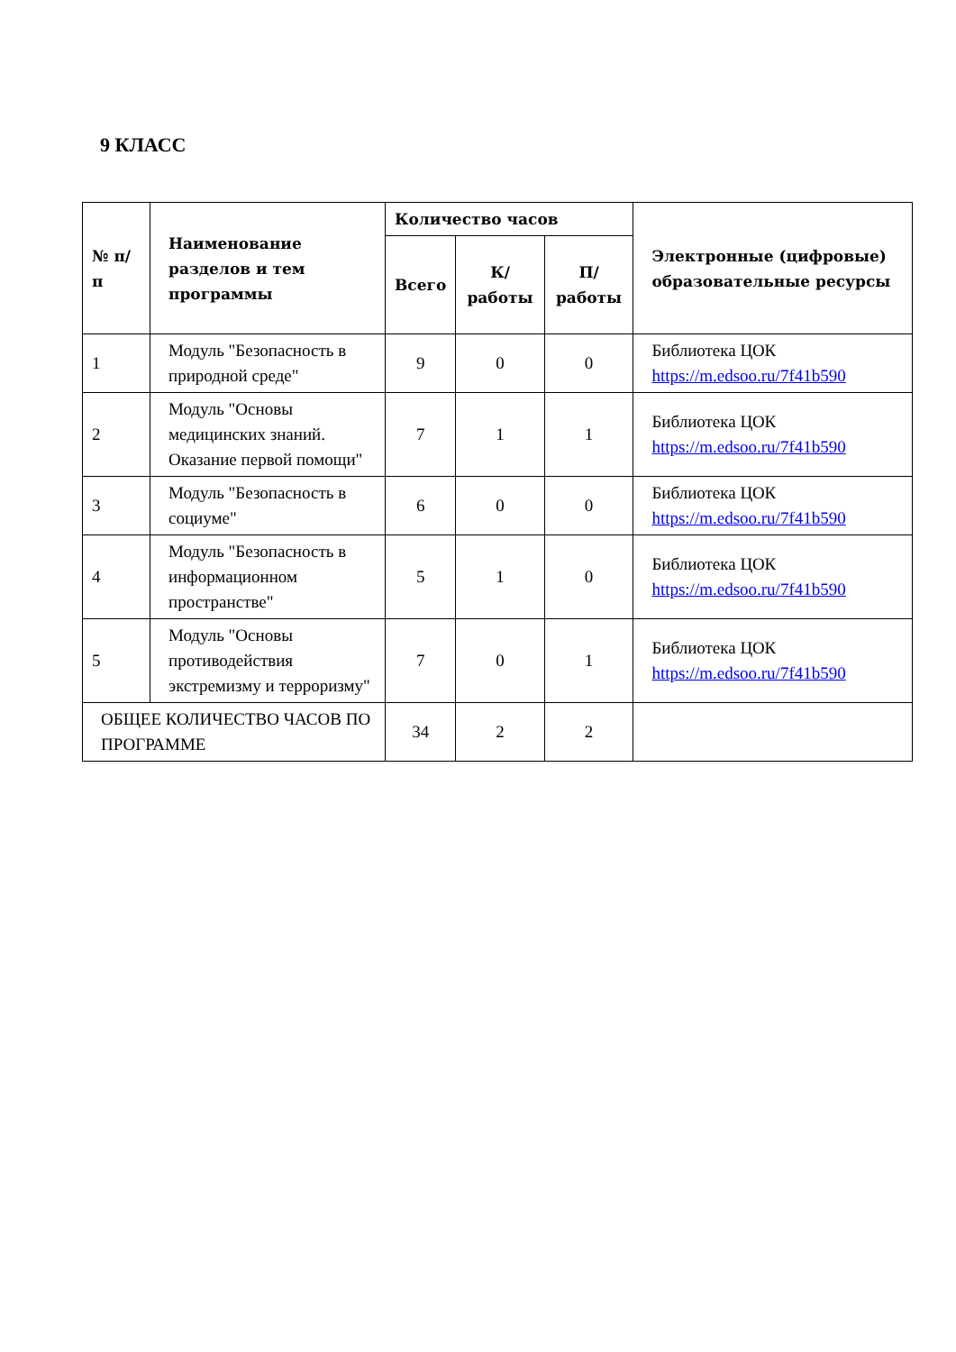9 КЛАСС
| № п/п | Наименование разделов и тем программы | Количество часов | | | Электронные (цифровые) образовательные ресурсы |
| --- | --- | --- | --- | --- | --- |
| | | Всего | К/работы | П/работы | |
| 1 | Модуль "Безопасность в природной среде" | 9 | 0 | 0 | Библиотека ЦОК https://m.edsoo.ru/7f41b590 |
| 2 | Модуль "Основы медицинских знаний. Оказание первой помощи" | 7 | 1 | 1 | Библиотека ЦОК https://m.edsoo.ru/7f41b590 |
| 3 | Модуль "Безопасность в социуме" | 6 | 0 | 0 | Библиотека ЦОК https://m.edsoo.ru/7f41b590 |
| 4 | Модуль "Безопасность в информационном пространстве" | 5 | 1 | 0 | Библиотека ЦОК https://m.edsoo.ru/7f41b590 |
| 5 | Модуль "Основы противодействия экстремизму и терроризму" | 7 | 0 | 1 | Библиотека ЦОК https://m.edsoo.ru/7f41b590 |
| ОБЩЕЕ КОЛИЧЕСТВО ЧАСОВ ПО ПРОГРАММЕ | | 34 | 2 | 2 | |